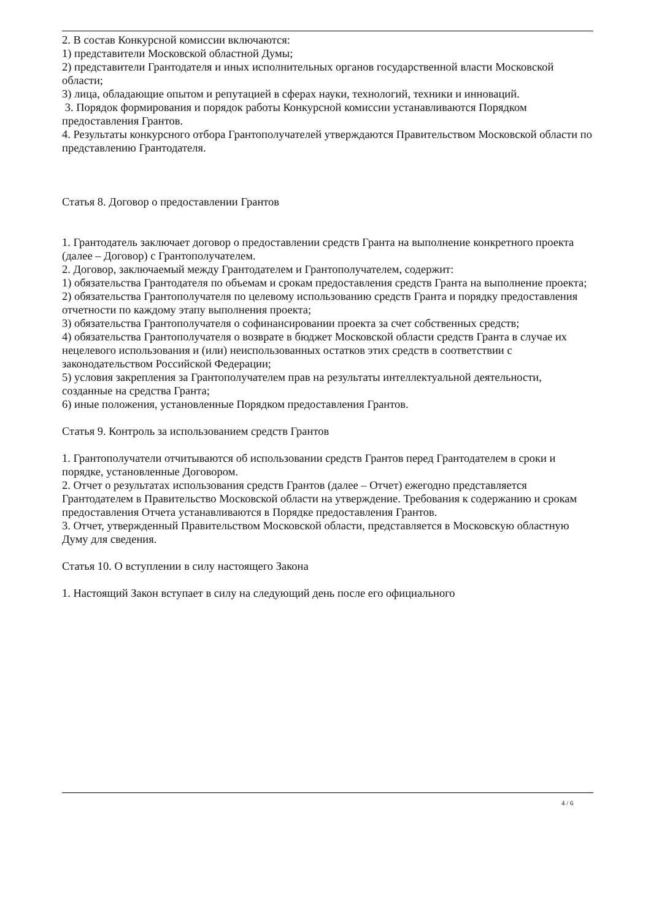2. В состав Конкурсной комиссии включаются:
1) представители Московской областной Думы;
2) представители Грантодателя и иных исполнительных органов государственной власти Московской области;
3) лица, обладающие опытом и репутацией в сферах науки, технологий, техники и инноваций.
3. Порядок формирования и порядок работы Конкурсной комиссии устанавливаются Порядком предоставления Грантов.
4. Результаты конкурсного отбора Грантополучателей утверждаются Правительством Московской области по представлению Грантодателя.
Статья 8. Договор о предоставлении Грантов
1. Грантодатель заключает договор о предоставлении средств Гранта на выполнение конкретного проекта (далее – Договор) с Грантополучателем.
2. Договор, заключаемый между Грантодателем и Грантополучателем, содержит:
1) обязательства Грантодателя по объемам и срокам предоставления средств Гранта на выполнение проекта;
2) обязательства Грантополучателя по целевому использованию средств Гранта и порядку предоставления отчетности по каждому этапу выполнения проекта;
3) обязательства Грантополучателя о софинансировании проекта за счет собственных средств;
4) обязательства Грантополучателя о возврате в бюджет Московской области средств Гранта в случае их нецелевого использования и (или) неиспользованных остатков этих средств в соответствии с законодательством Российской Федерации;
5) условия закрепления за Грантополучателем прав на результаты интеллектуальной деятельности, созданные на средства Гранта;
6) иные положения, установленные Порядком предоставления Грантов.
Статья 9. Контроль за использованием средств Грантов
1. Грантополучатели отчитываются об использовании средств Грантов перед Грантодателем в сроки и порядке, установленные Договором.
2. Отчет о результатах использования средств Грантов (далее – Отчет) ежегодно представляется Грантодателем в Правительство Московской области на утверждение. Требования к содержанию и срокам предоставления Отчета устанавливаются в Порядке предоставления Грантов.
3. Отчет, утвержденный Правительством Московской области, представляется в Московскую областную Думу для сведения.
Статья 10. О вступлении в силу настоящего Закона
1. Настоящий Закон вступает в силу на следующий день после его официального
4 / 6